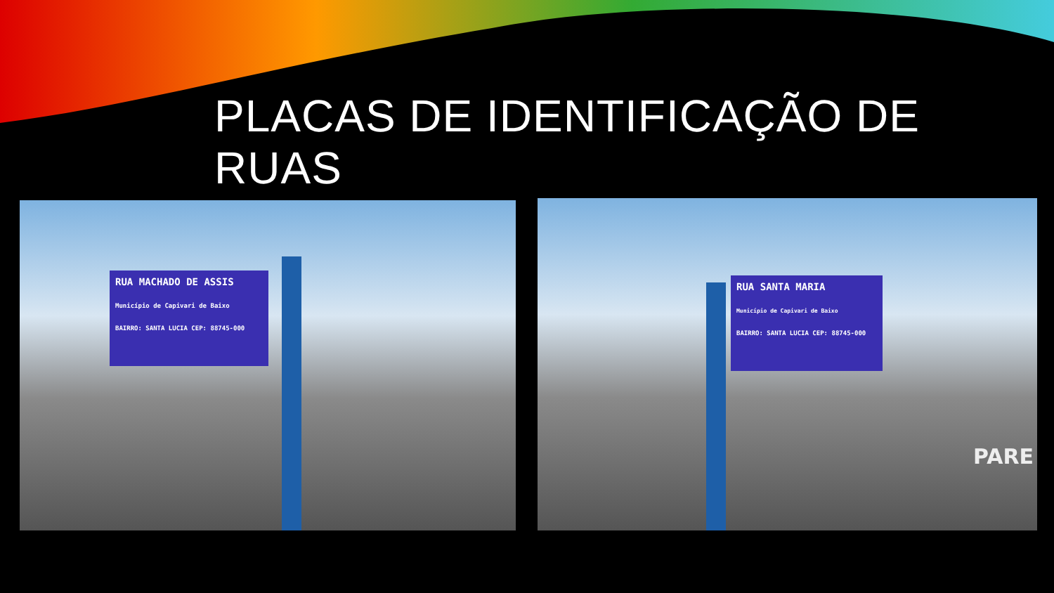PLACAS DE IDENTIFICAÇÃO DE RUAS
RUA MACHADO DE ASSIS
Município de Capivari de Baixo
BAIRRO: SANTA LUCIA CEP: 88745-000
RUA SANTA MARIA
Município de Capivari de Baixo
BAIRRO: SANTA LUCIA CEP: 88745-000
PARE